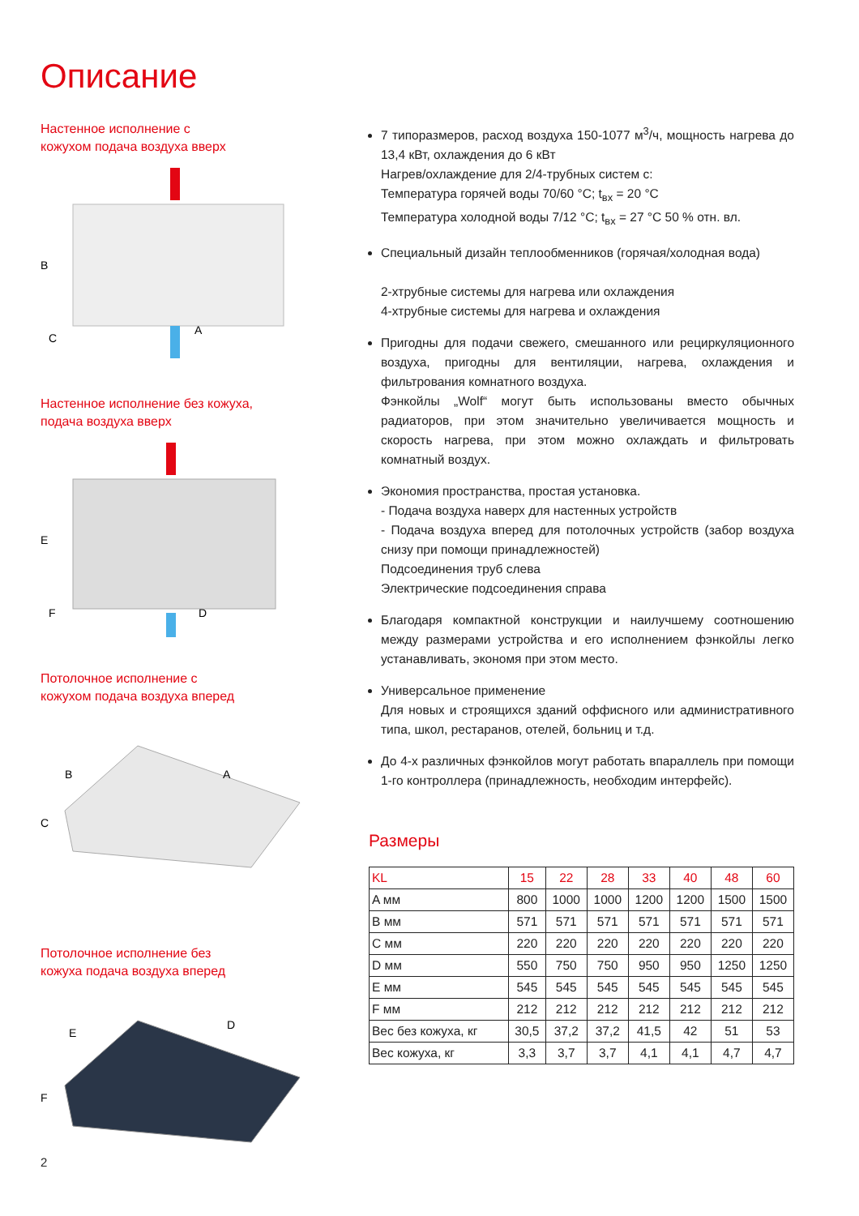Описание
Настенное исполнение с
кожухом подача воздуха вверх
B
C
A
Настенное исполнение без кожуха,
подача воздуха вверх
E
F
D
Потолочное исполнение с
кожухом подача воздуха вперед
B
C
A
Потолочное исполнение без
кожуха подача воздуха вперед
E
F
D
7 типоразмеров, расход воздуха 150-1077 м<sup>3</sup>/ч, мощность нагрева до 13,4 кВт, охлаждения до 6 кВт
Нагрев/охлаждение для 2/4-трубных систем с:
Температура горячей воды 70/60 °C; t<sub>вх</sub> = 20 °C
Температура холодной воды 7/12 °C; t<sub>вх</sub> = 27 °C 50 % отн. вл.
Специальный дизайн теплообменников (горячая/холодная вода)
2-хтрубные системы для нагрева или охлаждения
4-хтрубные системы для нагрева и охлаждения
Пригодны для подачи свежего, смешанного или рециркуляционного воздуха, пригодны для вентиляции, нагрева, охлаждения и фильтрования комнатного воздуха.
Фэнкойлы „Wolf“ могут быть использованы вместо обычных радиаторов, при этом значительно увеличивается мощность и скорость нагрева, при этом можно охлаждать и фильтровать комнатный воздух.
Экономия пространства, простая установка.
- Подача воздуха наверх для настенных устройств
- Подача воздуха вперед для потолочных устройств (забор воздуха снизу при помощи принадлежностей)
Подсоединения труб слева
Электрические подсоединения справа
Благодаря компактной конструкции и наилучшему соотношению между размерами устройства и его исполнением фэнкойлы легко устанавливать, экономя при этом место.
Универсальное применение
Для новых и строящихся зданий оффисного или административного типа, школ, рестаранов, отелей, больниц и т.д.
До 4-х различных фэнкойлов могут работать впараллель при помощи 1-го контроллера (принадлежность, необходим интерфейс).
Размеры
| KL | 15 | 22 | 28 | 33 | 40 | 48 | 60 |
| --- | --- | --- | --- | --- | --- | --- | --- |
| A мм | 800 | 1000 | 1000 | 1200 | 1200 | 1500 | 1500 |
| B мм | 571 | 571 | 571 | 571 | 571 | 571 | 571 |
| C мм | 220 | 220 | 220 | 220 | 220 | 220 | 220 |
| D мм | 550 | 750 | 750 | 950 | 950 | 1250 | 1250 |
| E мм | 545 | 545 | 545 | 545 | 545 | 545 | 545 |
| F мм | 212 | 212 | 212 | 212 | 212 | 212 | 212 |
| Вес без кожуха, кг | 30,5 | 37,2 | 37,2 | 41,5 | 42 | 51 | 53 |
| Вес кожуха, кг | 3,3 | 3,7 | 3,7 | 4,1 | 4,1 | 4,7 | 4,7 |
2